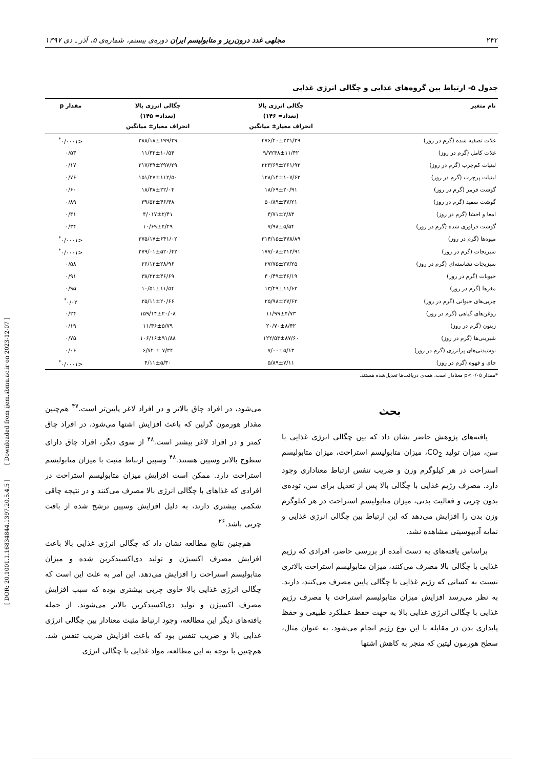۲۴۲ مجلهی غدد درون‌ریز و متابولیسم ایران دوره‌ی بیستم، شماره‌ی ۵، آذر ـ دی ۱۳۹۷
جدول ۵- ارتباط بین گروه‌های غذایی و چگالی انرژی غذایی
| نام متغیر | چگالی انرژی بالا (تعداد= ۱۴۶) انحراف معیار± میانگین | چگالی انرژی بالا (تعداد= ۱۴۵) انحراف معیار± میانگین | مقدار p |
| --- | --- | --- | --- |
| غلات تصفیه شده (گرم در روز) | ۴۷۶/۲۰±۲۳۱/۳۹ | ۳۸۸/۱۸±۱۹۹/۳۹ | <۰/۰۰۰۱<sup>*</sup> |
| غلات کامل (گرم در روز) | ۹/۷۲۴۸±۱۱/۴۲ | ۱۱/۳۲±۱۰/۵۴ | ۰/۵۳ |
| لبنیات کم‌چرب (گرم در روز) | ۲۲۳/۶۹±۲۶۱/۹۳ | ۲۱۷/۳۹±۲۹۷/۲۹ | ۰/۱۷ |
| لبنیات پرچرب (گرم در روز) | ۱۲۸/۱۴±۱۰۷/۶۳ | ۱۵۱/۲۷±۱۱۲/۵۰ | ۰/۷۶ |
| گوشت قرمز (گرم در روز) | ۱۸/۶۹±۲۰/۹۱ | ۱۸/۳۸±۲۲/۰۴ | ۰/۶۰ |
| گوشت سفید (گرم در روز) | ۵۰/۸۹±۴۷/۲۱ | ۳۹/۵۲±۴۶/۴۸ | ۰/۸۹ |
| امعا و احشا (گرم در روز) | ۴/۷۱±۲/۸۳ | ۴/۰۱۷±۲/۴۱ | ۰/۴۱ |
| گوشت فراوری شده (گرم در روز) | ۷/۹۸±۵/۵۴ | ۱۰/۶۹±۴/۴۹ | ۰/۳۴ |
| میوه‌ها (گرم در روز) | ۳۱۴/۱۵±۴۷۸/۸۹ | ۳۷۵/۱۷±۶۴۱/۰۲ | <۰/۰۰۰۱<sup>*</sup> |
| سبزیجات (گرم در روز) | ۱۷۷/۰۸±۳۱۲/۹۱ | ۲۷۹/۰۱±۵۲۰/۴۲ | <۰/۰۰۰۱<sup>*</sup> |
| سبزیجات نشاسته‌ای (گرم در روز) | ۲۷/۷۵±۲۷/۲۵ | ۲۶/۱۲±۲۸/۹۶ | ۰/۵۸ |
| حبوبات (گرم در روز) | ۴۰/۴۹±۴۶/۱۹ | ۳۸/۲۳±۴۶/۶۹ | ۰/۹۱ |
| مغزها (گرم در روز) | ۱۳/۴۹±۱۱/۶۲ | ۱۰/۵۱±۱۱/۵۴ | ۰/۹۵ |
| چربی‌های حیوانی (گرم در روز) | ۲۵/۹۸±۲۷/۶۲ | ۲۵/۱۱±۲۰/۶۶ | ۰/۰۲<sup>*</sup> |
| روغن‌های گیاهی (گرم در روز) | ۱۱/۹۹±۴/۷۳ | ۱۵۹/۱۴±۲۰/۰۸ | ۰/۲۴ |
| زیتون (گرم در روز) | ۲۰/۷۰±۸/۴۲ | ۱۱/۴۶±۵/۷۹ | ۰/۱۹ |
| شیرینی‌ها (گرم در روز) | ۱۲۲/۵۳±۸۷/۶۰ | ۱۰۶/۱۶±۹۱/۸۸ | ۰/۷۵ |
| نوشیدنی‌های پرانرژی (گرم در روز) | ۷/۰۰±۵/۱۳ | ۷/۳۴ ± ۶/۷۲ | ۰/۰۶ |
| چای و قهوه (گرم در روز) | ۵/۸۹±۷/۱۱ | ۴/۱۱±۵/۳۰ | <۰/۰۰۰۱<sup>*</sup> |
*مقدار p<۰/۰۵ معنادار است. همه‌ی دریافت‌ها تعدیل‌شده هستند.
بحث
یافته‌های پژوهش حاضر نشان داد که بین چگالی انرژی غذایی با سن، میزان تولید CO<sub>2</sub>، میزان متابولیسم استراحت، میزان متابولیسم استراحت در هر کیلوگرم وزن و ضریب تنفس ارتباط معناداری وجود دارد. مصرف رژیم غذایی با چگالی بالا پس از تعدیل برای سن، توده‌ی بدون چربی و فعالیت بدنی، میزان متابولیسم استراحت در هر کیلوگرم وزن بدن را افزایش می‌دهد که این ارتباط بین چگالی انرژی غذایی و نمایه آدیپوسیتی مشاهده نشد.
براساس یافته‌های به دست آمده از بررسی حاضر، افرادی که رژیم غذایی با چگالی بالا مصرف می‌کنند، میزان متابولیسم استراحت بالاتری نسبت به کسانی که رژیم غذایی با چگالی پایین مصرف می‌کنند، دارند. به نظر می‌رسد افزایش میزان متابولیسم استراحت با مصرف رژیم غذایی با چگالی انرژی غذایی بالا به جهت حفظ عملکرد طبیعی و حفظ پایداری بدن در مقابله با این نوع رژیم انجام می‌شود. به عنوان مثال، سطح هورمون لپتین که منجر به کاهش اشتها
می‌شود، در افراد چاق بالاتر و در افراد لاغر پایین‌تر است.<sup>۴۷</sup> هم‌چنین مقدار هورمون گرلین که باعث افزایش اشتها می‌شود، در افراد چاق کمتر و در افراد لاغر بیشتر است.<sup>۴۸</sup> از سوی دیگر، افراد چاق دارای سطوح بالاتر وسپین هستند.<sup>۴۸</sup> وسپین ارتباط مثبت با میزان متابولیسم استراحت دارد. ممکن است افزایش میزان متابولیسم استراحت در افرادی که غذاهای با چگالی انرژی بالا مصرف می‌کنند و در نتیجه چاقی شکمی بیشتری دارند، به دلیل افزایش وسپین ترشح شده از بافت چربی باشد.<sup>۲۶</sup>
هم‌چنین نتایج مطالعه نشان داد که چگالی انرژی غذایی بالا باعث افزایش مصرف اکسیژن و تولید دی‌اکسیدکربن شده و میزان متابولیسم استراحت را افزایش می‌دهد. این امر به علت این است که چگالی انرژی غذایی بالا حاوی چربی بیشتری بوده که سبب افزایش مصرف اکسیژن و تولید دی‌اکسیدکربن بالاتر می‌شوند. از جمله یافته‌های دیگر این مطالعه، وجود ارتباط مثبت معنادار بین چگالی انرژی غذایی بالا و ضریب تنفس بود که باعث افزایش ضریب تنفس شد. هم‌چنین با توجه به این مطالعه، مواد غذایی با چگالی انرژی
[ DOR: 20.1001.1.16834844.1397.20.5.4.5 ] [ Downloaded from ijem.sbmu.ac.ir on 2023-12-07 ]